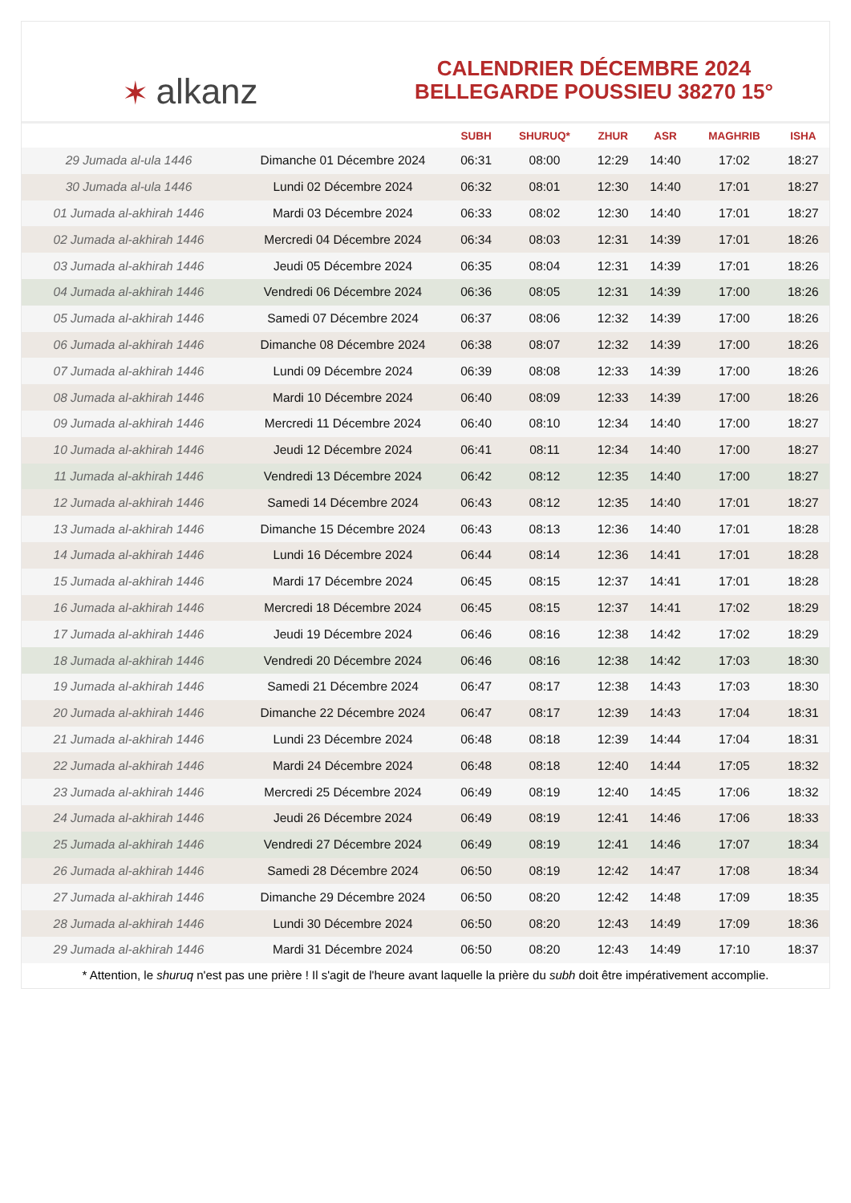✶ alkanz
CALENDRIER DÉCEMBRE 2024
BELLEGARDE POUSSIEU 38270 15°
| | | SUBH | SHURUQ* | ZHUR | ASR | MAGHRIB | ISHA |
| --- | --- | --- | --- | --- | --- | --- | --- |
| 29 Jumada al-ula 1446 | Dimanche 01 Décembre 2024 | 06:31 | 08:00 | 12:29 | 14:40 | 17:02 | 18:27 |
| 30 Jumada al-ula 1446 | Lundi 02 Décembre 2024 | 06:32 | 08:01 | 12:30 | 14:40 | 17:01 | 18:27 |
| 01 Jumada al-akhirah 1446 | Mardi 03 Décembre 2024 | 06:33 | 08:02 | 12:30 | 14:40 | 17:01 | 18:27 |
| 02 Jumada al-akhirah 1446 | Mercredi 04 Décembre 2024 | 06:34 | 08:03 | 12:31 | 14:39 | 17:01 | 18:26 |
| 03 Jumada al-akhirah 1446 | Jeudi 05 Décembre 2024 | 06:35 | 08:04 | 12:31 | 14:39 | 17:01 | 18:26 |
| 04 Jumada al-akhirah 1446 | Vendredi 06 Décembre 2024 | 06:36 | 08:05 | 12:31 | 14:39 | 17:00 | 18:26 |
| 05 Jumada al-akhirah 1446 | Samedi 07 Décembre 2024 | 06:37 | 08:06 | 12:32 | 14:39 | 17:00 | 18:26 |
| 06 Jumada al-akhirah 1446 | Dimanche 08 Décembre 2024 | 06:38 | 08:07 | 12:32 | 14:39 | 17:00 | 18:26 |
| 07 Jumada al-akhirah 1446 | Lundi 09 Décembre 2024 | 06:39 | 08:08 | 12:33 | 14:39 | 17:00 | 18:26 |
| 08 Jumada al-akhirah 1446 | Mardi 10 Décembre 2024 | 06:40 | 08:09 | 12:33 | 14:39 | 17:00 | 18:26 |
| 09 Jumada al-akhirah 1446 | Mercredi 11 Décembre 2024 | 06:40 | 08:10 | 12:34 | 14:40 | 17:00 | 18:27 |
| 10 Jumada al-akhirah 1446 | Jeudi 12 Décembre 2024 | 06:41 | 08:11 | 12:34 | 14:40 | 17:00 | 18:27 |
| 11 Jumada al-akhirah 1446 | Vendredi 13 Décembre 2024 | 06:42 | 08:12 | 12:35 | 14:40 | 17:00 | 18:27 |
| 12 Jumada al-akhirah 1446 | Samedi 14 Décembre 2024 | 06:43 | 08:12 | 12:35 | 14:40 | 17:01 | 18:27 |
| 13 Jumada al-akhirah 1446 | Dimanche 15 Décembre 2024 | 06:43 | 08:13 | 12:36 | 14:40 | 17:01 | 18:28 |
| 14 Jumada al-akhirah 1446 | Lundi 16 Décembre 2024 | 06:44 | 08:14 | 12:36 | 14:41 | 17:01 | 18:28 |
| 15 Jumada al-akhirah 1446 | Mardi 17 Décembre 2024 | 06:45 | 08:15 | 12:37 | 14:41 | 17:01 | 18:28 |
| 16 Jumada al-akhirah 1446 | Mercredi 18 Décembre 2024 | 06:45 | 08:15 | 12:37 | 14:41 | 17:02 | 18:29 |
| 17 Jumada al-akhirah 1446 | Jeudi 19 Décembre 2024 | 06:46 | 08:16 | 12:38 | 14:42 | 17:02 | 18:29 |
| 18 Jumada al-akhirah 1446 | Vendredi 20 Décembre 2024 | 06:46 | 08:16 | 12:38 | 14:42 | 17:03 | 18:30 |
| 19 Jumada al-akhirah 1446 | Samedi 21 Décembre 2024 | 06:47 | 08:17 | 12:38 | 14:43 | 17:03 | 18:30 |
| 20 Jumada al-akhirah 1446 | Dimanche 22 Décembre 2024 | 06:47 | 08:17 | 12:39 | 14:43 | 17:04 | 18:31 |
| 21 Jumada al-akhirah 1446 | Lundi 23 Décembre 2024 | 06:48 | 08:18 | 12:39 | 14:44 | 17:04 | 18:31 |
| 22 Jumada al-akhirah 1446 | Mardi 24 Décembre 2024 | 06:48 | 08:18 | 12:40 | 14:44 | 17:05 | 18:32 |
| 23 Jumada al-akhirah 1446 | Mercredi 25 Décembre 2024 | 06:49 | 08:19 | 12:40 | 14:45 | 17:06 | 18:32 |
| 24 Jumada al-akhirah 1446 | Jeudi 26 Décembre 2024 | 06:49 | 08:19 | 12:41 | 14:46 | 17:06 | 18:33 |
| 25 Jumada al-akhirah 1446 | Vendredi 27 Décembre 2024 | 06:49 | 08:19 | 12:41 | 14:46 | 17:07 | 18:34 |
| 26 Jumada al-akhirah 1446 | Samedi 28 Décembre 2024 | 06:50 | 08:19 | 12:42 | 14:47 | 17:08 | 18:34 |
| 27 Jumada al-akhirah 1446 | Dimanche 29 Décembre 2024 | 06:50 | 08:20 | 12:42 | 14:48 | 17:09 | 18:35 |
| 28 Jumada al-akhirah 1446 | Lundi 30 Décembre 2024 | 06:50 | 08:20 | 12:43 | 14:49 | 17:09 | 18:36 |
| 29 Jumada al-akhirah 1446 | Mardi 31 Décembre 2024 | 06:50 | 08:20 | 12:43 | 14:49 | 17:10 | 18:37 |
* Attention, le shuruq n'est pas une prière ! Il s'agit de l'heure avant laquelle la prière du subh doit être impérativement accomplie.